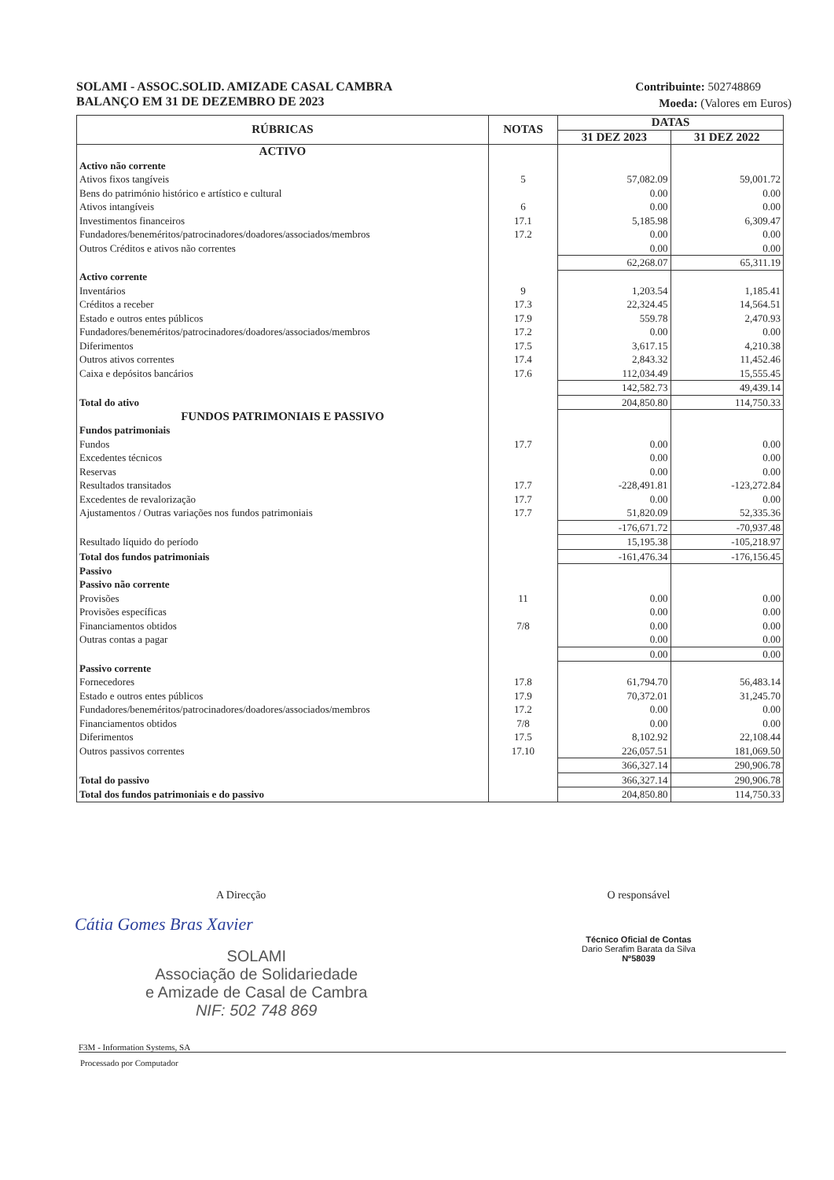SOLAMI - ASSOC.SOLID. AMIZADE CASAL CAMBRA
BALANÇO EM 31 DE DEZEMBRO DE 2023
Contribuinte: 502748869
Moeda: (Valores em Euros)
| RÚBRICAS | NOTAS | DATAS | |
| --- | --- | --- | --- |
| | | 31 DEZ 2023 | 31 DEZ 2022 |
| ACTIVO | | | |
| Activo não corrente | | | |
| Ativos fixos tangíveis | 5 | 57,082.09 | 59,001.72 |
| Bens do património histórico e artístico e cultural | | 0.00 | 0.00 |
| Ativos intangíveis | 6 | 0.00 | 0.00 |
| Investimentos financeiros | 17.1 | 5,185.98 | 6,309.47 |
| Fundadores/beneméritos/patrocinadores/doadores/associados/membros | 17.2 | 0.00 | 0.00 |
| Outros Créditos e ativos não correntes | | 0.00 | 0.00 |
| | | 62,268.07 | 65,311.19 |
| Activo corrente | | | |
| Inventários | 9 | 1,203.54 | 1,185.41 |
| Créditos a receber | 17.3 | 22,324.45 | 14,564.51 |
| Estado e outros entes públicos | 17.9 | 559.78 | 2,470.93 |
| Fundadores/beneméritos/patrocinadores/doadores/associados/membros | 17.2 | 0.00 | 0.00 |
| Diferimentos | 17.5 | 3,617.15 | 4,210.38 |
| Outros ativos correntes | 17.4 | 2,843.32 | 11,452.46 |
| Caixa e depósitos bancários | 17.6 | 112,034.49 | 15,555.45 |
| | | 142,582.73 | 49,439.14 |
| Total do ativo | | 204,850.80 | 114,750.33 |
| FUNDOS PATRIMONIAIS E PASSIVO | | | |
| Fundos patrimoniais | | | |
| Fundos | 17.7 | 0.00 | 0.00 |
| Excedentes técnicos | | 0.00 | 0.00 |
| Reservas | | 0.00 | 0.00 |
| Resultados transitados | 17.7 | -228,491.81 | -123,272.84 |
| Excedentes de revalorização | 17.7 | 0.00 | 0.00 |
| Ajustamentos / Outras variações nos fundos patrimoniais | 17.7 | 51,820.09 | 52,335.36 |
| | | -176,671.72 | -70,937.48 |
| Resultado líquido do período | | 15,195.38 | -105,218.97 |
| Total dos fundos patrimoniais | | -161,476.34 | -176,156.45 |
| Passivo | | | |
| Passivo não corrente | | | |
| Provisões | 11 | 0.00 | 0.00 |
| Provisões específicas | | 0.00 | 0.00 |
| Financiamentos obtidos | 7/8 | 0.00 | 0.00 |
| Outras contas a pagar | | 0.00 | 0.00 |
| | | 0.00 | 0.00 |
| Passivo corrente | | | |
| Fornecedores | 17.8 | 61,794.70 | 56,483.14 |
| Estado e outros entes públicos | 17.9 | 70,372.01 | 31,245.70 |
| Fundadores/beneméritos/patrocinadores/doadores/associados/membros | 17.2 | 0.00 | 0.00 |
| Financiamentos obtidos | 7/8 | 0.00 | 0.00 |
| Diferimentos | 17.5 | 8,102.92 | 22,108.44 |
| Outros passivos correntes | 17.10 | 226,057.51 | 181,069.50 |
| | | 366,327.14 | 290,906.78 |
| Total do passivo | | 366,327.14 | 290,906.78 |
| Total dos fundos patrimoniais e do passivo | | 204,850.80 | 114,750.33 |
A Direcção
Cátia Gomes Bras Xavier
SOLAMI
Associação de Solidariedade
e Amizade de Casal de Cambra
NIF: 502 748 869
O responsável
Técnico Oficial de Contas
Dario Serafim Barata da Silva
Nº58039
F3M - Information Systems, SA
Processado por Computador